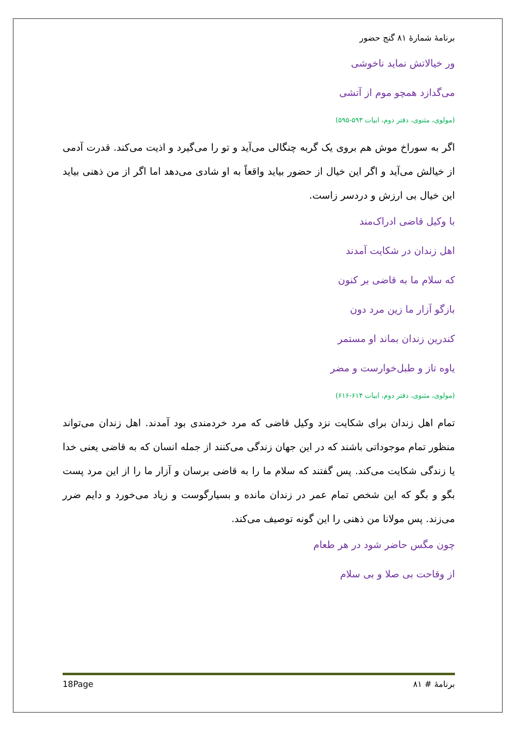برنامهٔ شمارهٔ ۸۱ گنج حضور
ور خیالاتش نماید ناخوشی
می‌گدازد همچو موم از آتشی
(مولوی، مثنوی، دفتر دوم، ابیات ۵۹۳-۵۹۵)
اگر به سوراخ موش هم بروی یک گربه چنگالی می‌آید و تو را می‌گیرد و اذیت می‌کند. قدرت آدمی از خیالش می‌آید و اگر این خیال از حضور بیاید واقعاً به او شادی می‌دهد اما اگر از من ذهنی بیاید این خیال بی ارزش و دردسر زاست.
با وکیل قاضی ادراک‌مند
اهل زندان در شکایت آمدند
که سلام ما به قاضی بر کنون
بازگو آزار ما زین مرد دون
کندرین زندان بماند او مستمر
یاوه تاز و طبل‌خوارست و مضر
(مولوی، مثنوی، دفتر دوم، ابیات ۶۱۴-۶۱۶)
تمام اهل زندان برای شکایت نزد وکیل قاضی که مرد خردمندی بود آمدند. اهل زندان می‌تواند منظور تمام موجوداتی باشند که در این جهان زندگی می‌کنند از جمله انسان که به قاضی یعنی خدا یا زندگی شکایت می‌کند. پس گفتند که سلام ما را به قاضی برسان و آزار ما را از این مرد پست بگو و بگو که این شخص تمام عمر در زندان مانده و بسیارگوست و زیاد می‌خورد و دایم ضرر می‌زند. پس مولانا من ذهنی را این گونه توصیف می‌کند.
چون مگس حاضر شود در هر طعام
از وقاحت بی صلا و بی سلام
18Page برنامهٔ # ۸۱